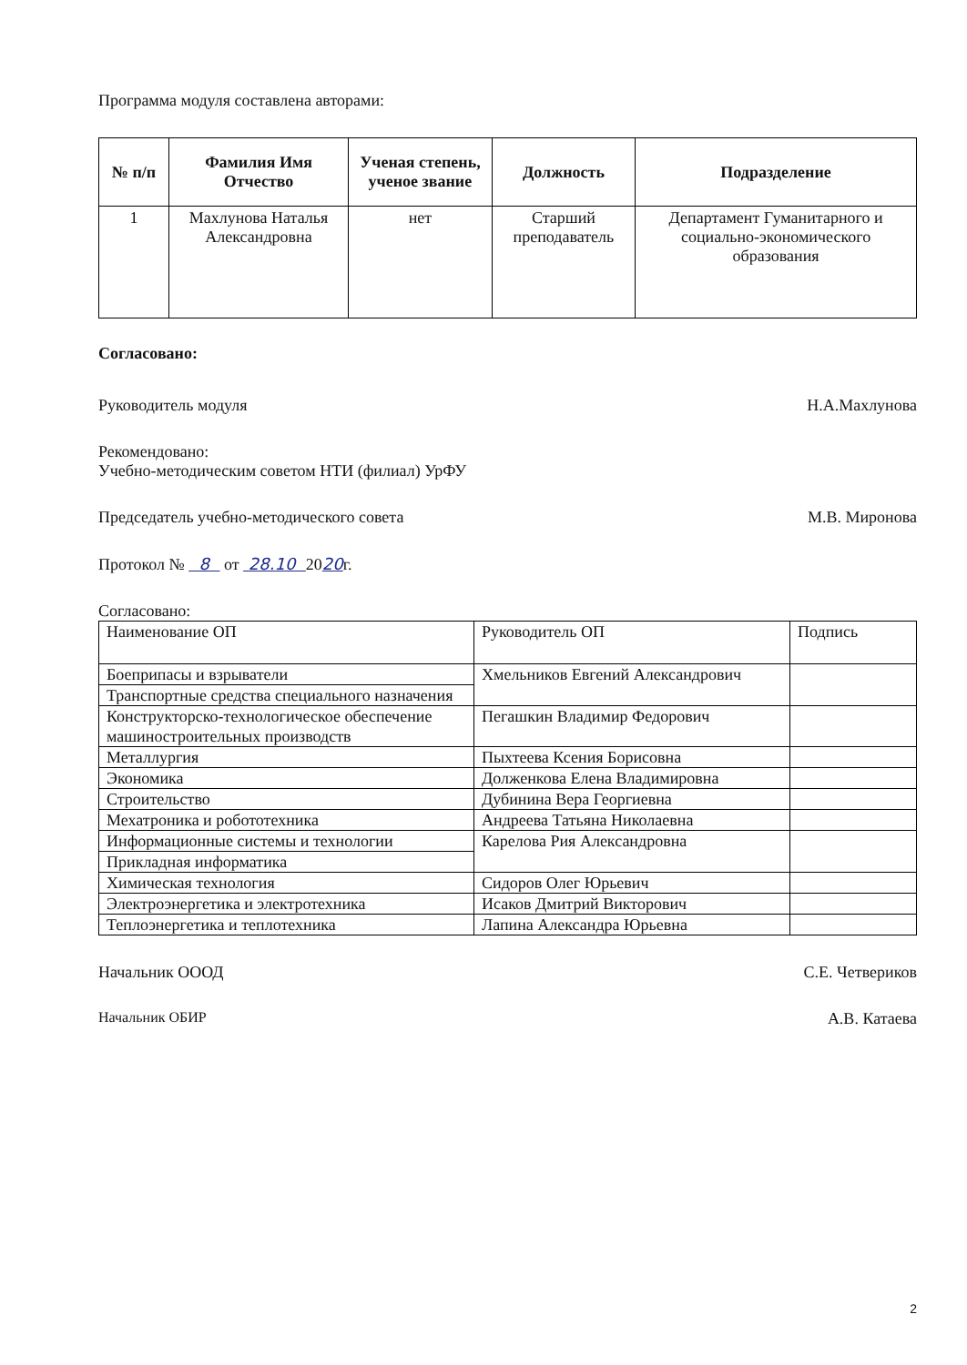Программа модуля составлена авторами:
| № п/п | Фамилия Имя Отчество | Ученая степень, ученое звание | Должность | Подразделение |
| --- | --- | --- | --- | --- |
| 1 | Махлунова Наталья Александровна | нет | Старший преподаватель | Департамент Гуманитарного и социально-экономического образования |
Согласовано:
Руководитель модуля Н.А.Махлунова
Рекомендовано:
Учебно-методическим советом НТИ (филиал) УрФУ
Председатель учебно-методического совета М.В. Миронова
Протокол № 8 от 28.10 2020г.
Согласовано:
| Наименование ОП | Руководитель ОП | Подпись |
| Боеприпасы и взрыватели | Хмельников Евгений Александрович | |
| Транспортные средства специального назначения | | |
| Конструкторско-технологическое обеспечение машиностроительных производств | Пегашкин Владимир Федорович | |
| Металлургия | Пыхтеева Ксения Борисовна | |
| Экономика | Долженкова Елена Владимировна | |
| Строительство | Дубинина Вера Георгиевна | |
| Мехатроника и робототехника | Андреева Татьяна Николаевна | |
| Информационные системы и технологии | Карелова Рия Александровна | |
| Прикладная информатика | | |
| Химическая технология | Сидоров Олег Юрьевич | |
| Электроэнергетика и электротехника | Исаков Дмитрий Викторович | |
| Теплоэнергетика и теплотехника | Лапина Александра Юрьевна | |
Начальник ОООД С.Е. Четвериков
Начальник ОБИР А.В. Катаева
2